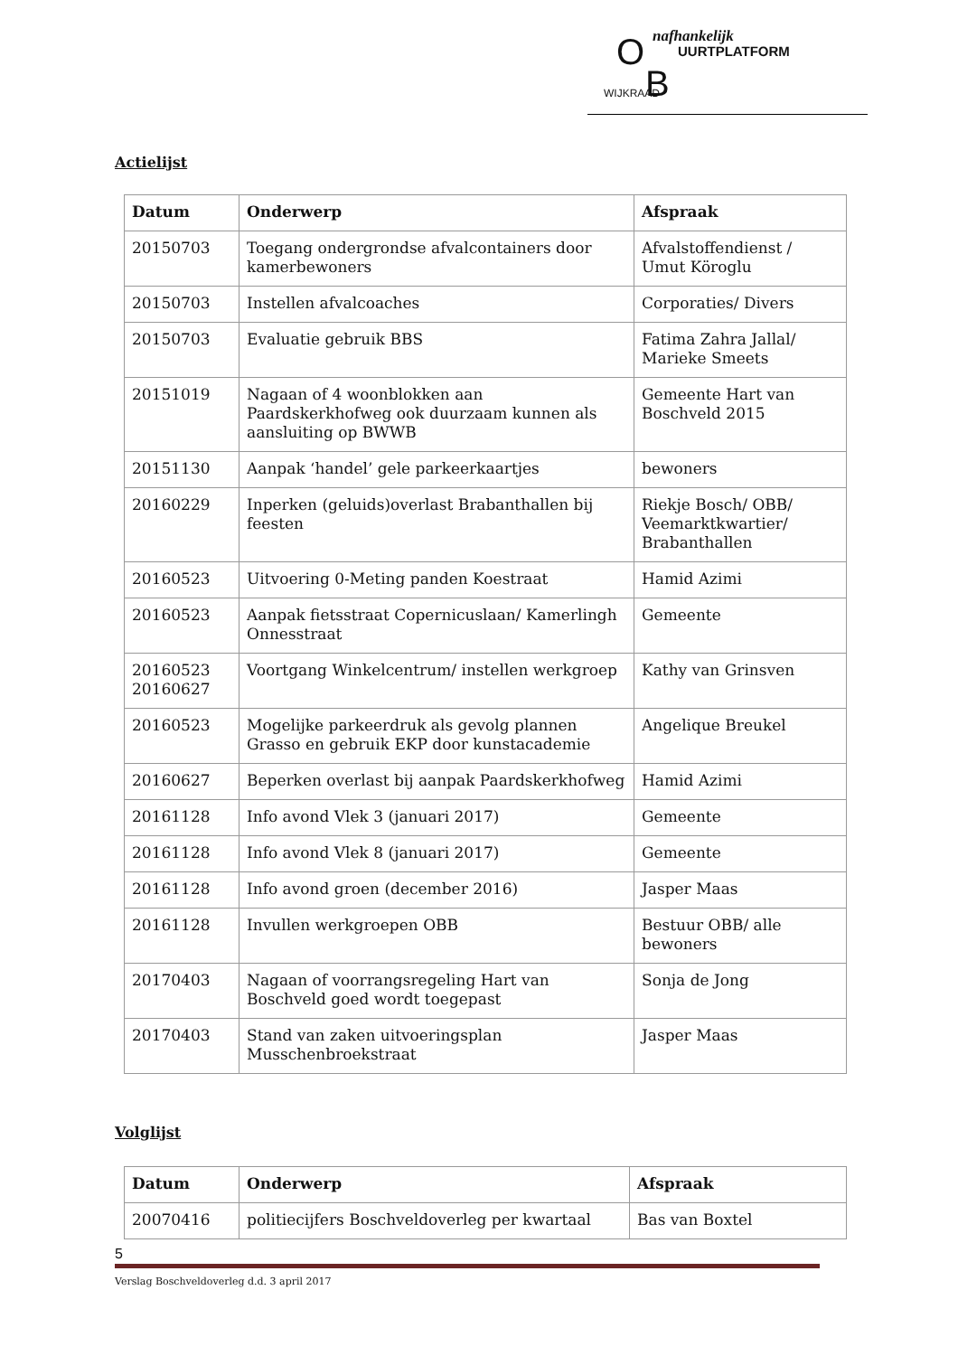O nafhankelijk
UURTPLATFORM
WIJKRAAD B
Actielijst
| Datum | Onderwerp | Afspraak |
| --- | --- | --- |
| 20150703 | Toegang ondergrondse afvalcontainers door kamerbewoners | Afvalstoffendienst / Umut Köroglu |
| 20150703 | Instellen afvalcoaches | Corporaties/ Divers |
| 20150703 | Evaluatie gebruik BBS | Fatima Zahra Jallal/ Marieke Smeets |
| 20151019 | Nagaan of 4 woonblokken aan Paardskerkhofweg ook duurzaam kunnen als aansluiting op BWWB | Gemeente Hart van Boschveld 2015 |
| 20151130 | Aanpak ‘handel’ gele parkeerkaartjes | bewoners |
| 20160229 | Inperken (geluids)overlast Brabanthallen bij feesten | Riekje Bosch/ OBB/ Veemarktkwartier/ Brabanthallen |
| 20160523 | Uitvoering 0-Meting panden Koestraat | Hamid Azimi |
| 20160523 | Aanpak fietsstraat Copernicuslaan/ Kamerlingh Onnesstraat | Gemeente |
| 20160523 20160627 | Voortgang Winkelcentrum/ instellen werkgroep | Kathy van Grinsven |
| 20160523 | Mogelijke parkeerdruk als gevolg plannen Grasso en gebruik EKP door kunstacademie | Angelique Breukel |
| 20160627 | Beperken overlast bij aanpak Paardskerkhofweg | Hamid Azimi |
| 20161128 | Info avond Vlek 3 (januari 2017) | Gemeente |
| 20161128 | Info avond Vlek 8 (januari 2017) | Gemeente |
| 20161128 | Info avond groen (december 2016) | Jasper Maas |
| 20161128 | Invullen werkgroepen OBB | Bestuur OBB/ alle bewoners |
| 20170403 | Nagaan of voorrangsregeling Hart van Boschveld goed wordt toegepast | Sonja de Jong |
| 20170403 | Stand van zaken uitvoeringsplan Musschenbroekstraat | Jasper Maas |
Volglijst
| Datum | Onderwerp | Afspraak |
| --- | --- | --- |
| 20070416 | politiecijfers Boschveldoverleg per kwartaal | Bas van Boxtel |
5
Verslag Boschveldoverleg d.d. 3 april 2017